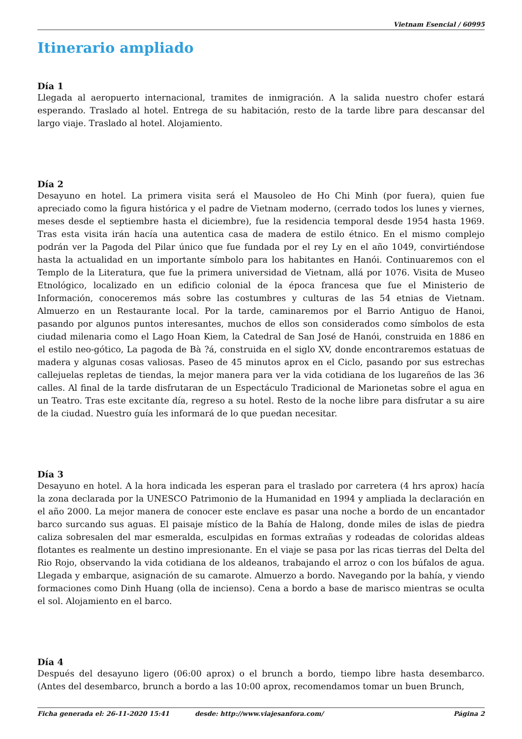Vietnam Esencial / 60995
Itinerario ampliado
Día 1
Llegada al aeropuerto internacional, tramites de inmigración. A la salida nuestro chofer estará esperando. Traslado al hotel. Entrega de su habitación, resto de la tarde libre para descansar del largo viaje. Traslado al hotel. Alojamiento.
Día 2
Desayuno en hotel. La primera visita será el Mausoleo de Ho Chi Minh (por fuera), quien fue apreciado como la figura histórica y el padre de Vietnam moderno, (cerrado todos los lunes y viernes, meses desde el septiembre hasta el diciembre), fue la residencia temporal desde 1954 hasta 1969. Tras esta visita irán hacía una autentica casa de madera de estilo étnico. En el mismo complejo podrán ver la Pagoda del Pilar único que fue fundada por el rey Ly en el año 1049, convirtiéndose hasta la actualidad en un importante símbolo para los habitantes en Hanói. Continuaremos con el Templo de la Literatura, que fue la primera universidad de Vietnam, allá por 1076. Visita de Museo Etnológico, localizado en un edificio colonial de la época francesa que fue el Ministerio de Información, conoceremos más sobre las costumbres y culturas de las 54 etnias de Vietnam. Almuerzo en un Restaurante local. Por la tarde, caminaremos por el Barrio Antiguo de Hanoi, pasando por algunos puntos interesantes, muchos de ellos son considerados como símbolos de esta ciudad milenaria como el Lago Hoan Kiem, la Catedral de San José de Hanói, construida en 1886 en el estilo neo-gótico, La pagoda de Bà ?á, construida en el siglo XV, donde encontraremos estatuas de madera y algunas cosas valiosas. Paseo de 45 minutos aprox en el Ciclo, pasando por sus estrechas callejuelas repletas de tiendas, la mejor manera para ver la vida cotidiana de los lugareños de las 36 calles. Al final de la tarde disfrutaran de un Espectáculo Tradicional de Marionetas sobre el agua en un Teatro. Tras este excitante día, regreso a su hotel. Resto de la noche libre para disfrutar a su aire de la ciudad. Nuestro guía les informará de lo que puedan necesitar.
Día 3
Desayuno en hotel. A la hora indicada les esperan para el traslado por carretera (4 hrs aprox) hacía la zona declarada por la UNESCO Patrimonio de la Humanidad en 1994 y ampliada la declaración en el año 2000. La mejor manera de conocer este enclave es pasar una noche a bordo de un encantador barco surcando sus aguas. El paisaje místico de la Bahía de Halong, donde miles de islas de piedra caliza sobresalen del mar esmeralda, esculpidas en formas extrañas y rodeadas de coloridas aldeas flotantes es realmente un destino impresionante. En el viaje se pasa por las ricas tierras del Delta del Rio Rojo, observando la vida cotidiana de los aldeanos, trabajando el arroz o con los búfalos de agua. Llegada y embarque, asignación de su camarote. Almuerzo a bordo. Navegando por la bahía, y viendo formaciones como Dinh Huang (olla de incienso). Cena a bordo a base de marisco mientras se oculta el sol. Alojamiento en el barco.
Día 4
Después del desayuno ligero (06:00 aprox) o el brunch a bordo, tiempo libre hasta desembarco. (Antes del desembarco, brunch a bordo a las 10:00 aprox, recomendamos tomar un buen Brunch,
Ficha generada el: 26-11-2020 15:41 desde: http://www.viajesanfora.com/ Página 2